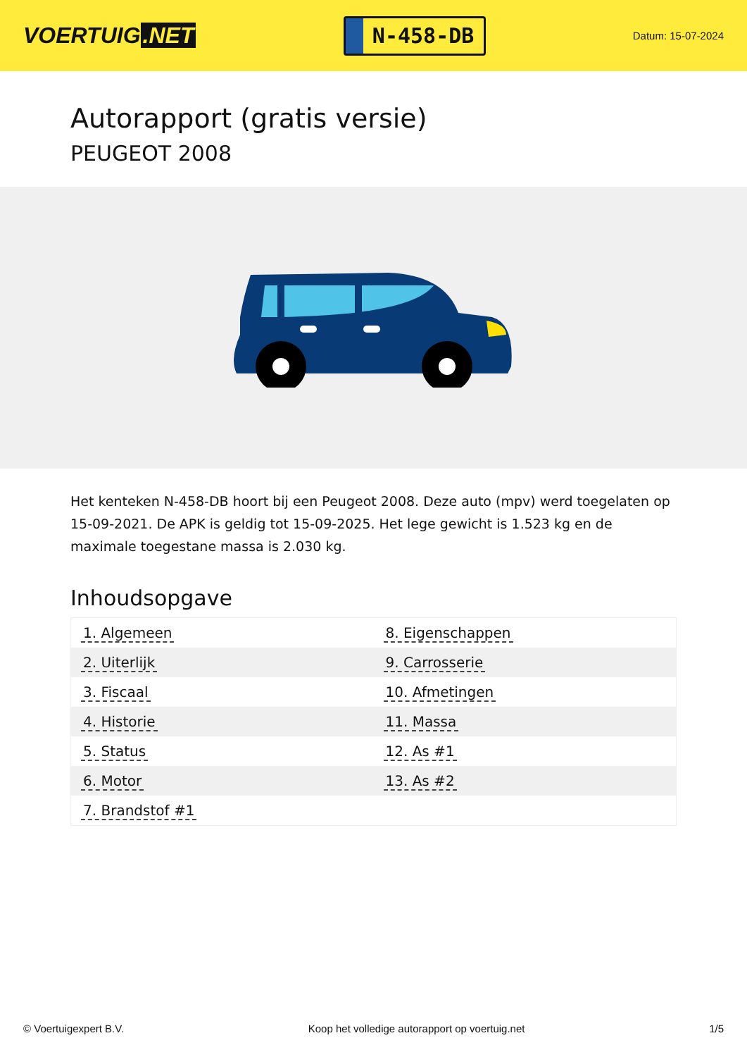VOERTUIG.NET
N-458-DB
Datum: 15-07-2024
Autorapport (gratis versie)
PEUGEOT 2008
Het kenteken N-458-DB hoort bij een Peugeot 2008. Deze auto (mpv) werd toegelaten op 15-09-2021. De APK is geldig tot 15-09-2025. Het lege gewicht is 1.523 kg en de maximale toegestane massa is 2.030 kg.
Inhoudsopgave
| 1. Algemeen | 8. Eigenschappen |
| 2. Uiterlijk | 9. Carrosserie |
| 3. Fiscaal | 10. Afmetingen |
| 4. Historie | 11. Massa |
| 5. Status | 12. As #1 |
| 6. Motor | 13. As #2 |
| 7. Brandstof #1 | |
© Voertuigexpert B.V. Koop het volledige autorapport op voertuig.net 1/5